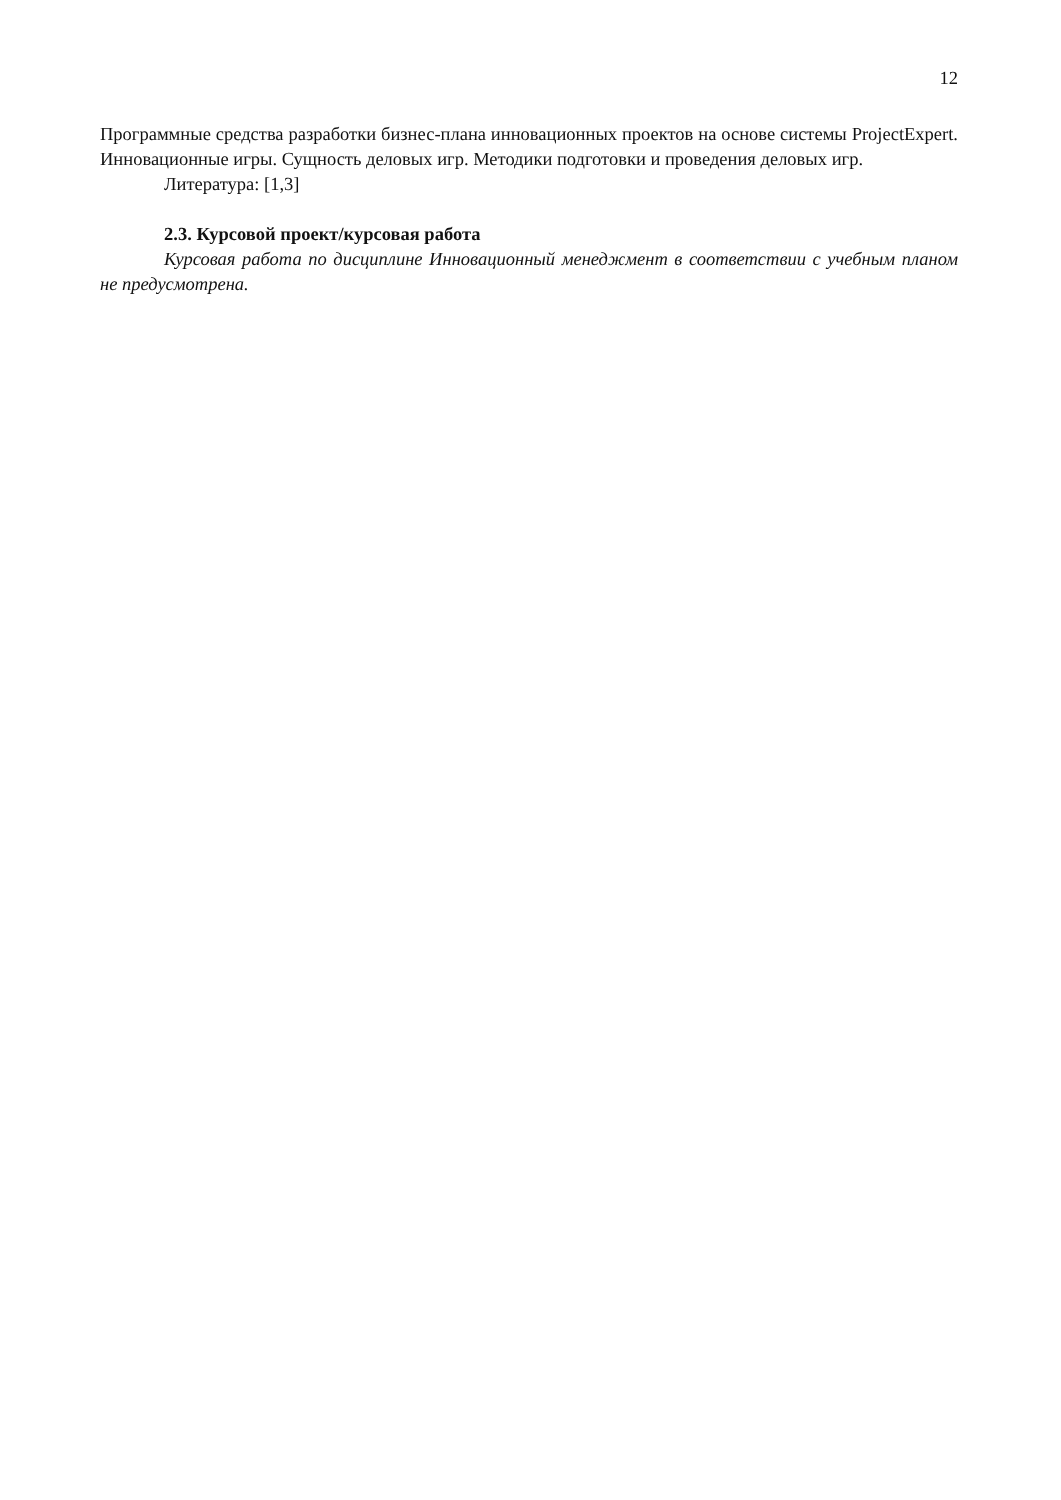12
Программные средства разработки бизнес-плана инновационных проектов на основе системы ProjectExpert. Инновационные игры. Сущность деловых игр. Методики подготовки и проведения деловых игр.
Литература: [1,3]
2.3. Курсовой проект/курсовая работа
Курсовая работа по дисциплине Инновационный менеджмент в соответствии с учебным планом не предусмотрена.